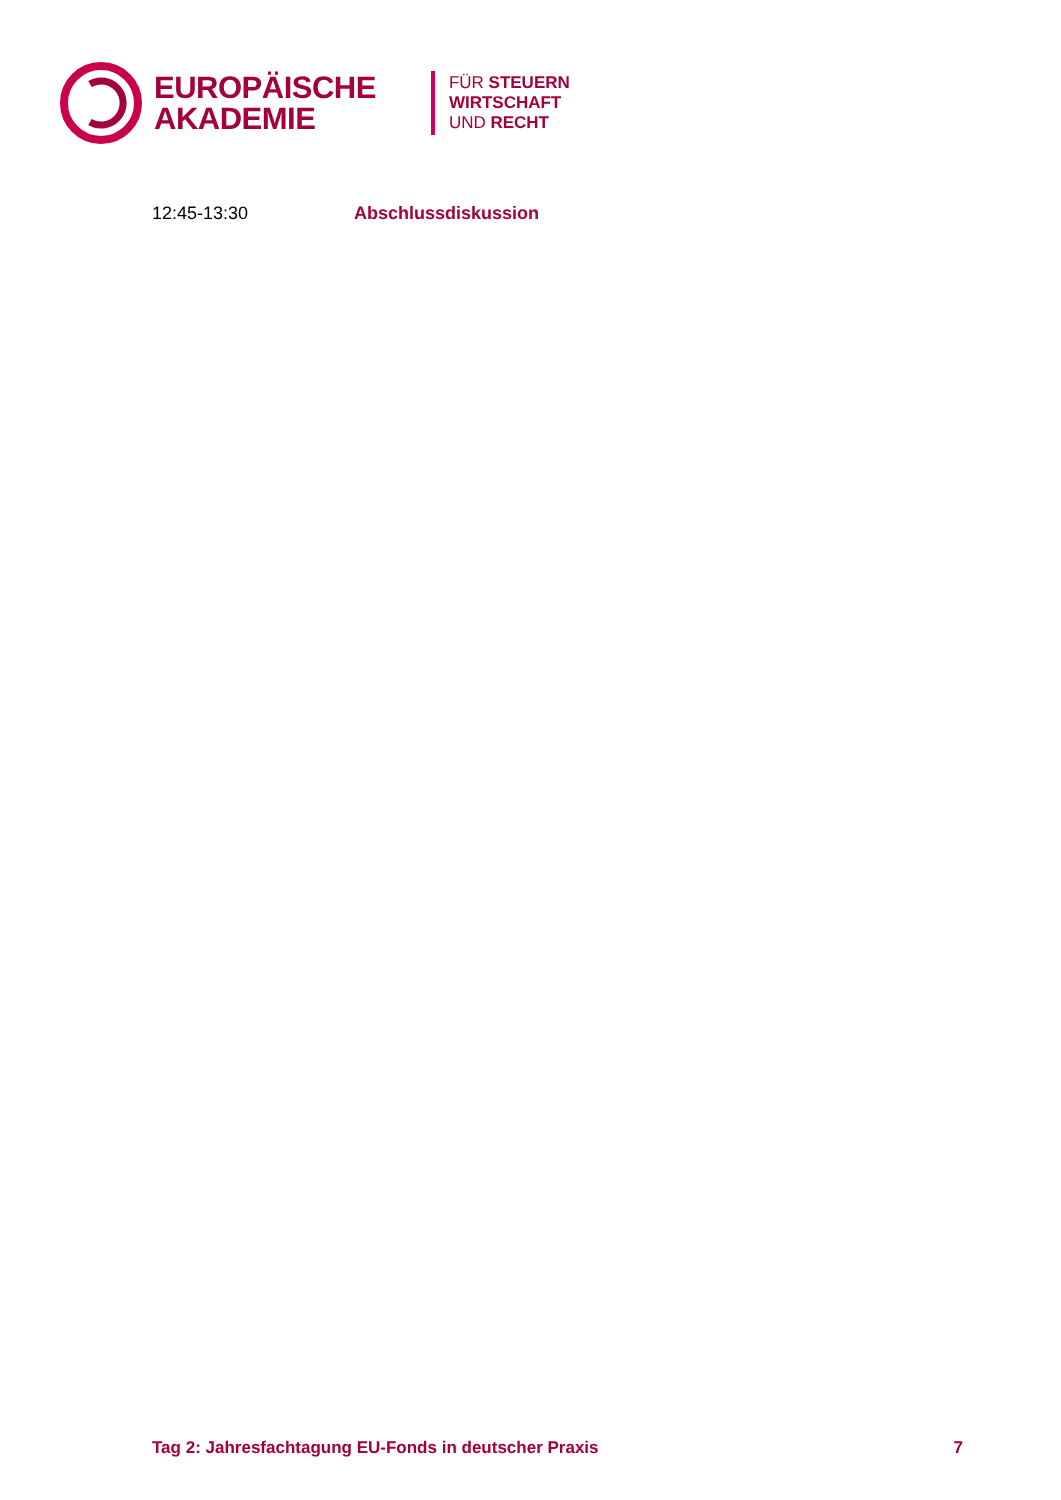EUROPÄISCHE
AKADEMIE
FÜR STEUERN
WIRTSCHAFT
UND RECHT
12:45-13:30 Abschlussdiskussion
Tag 2: Jahresfachtagung EU-Fonds in deutscher Praxis 7